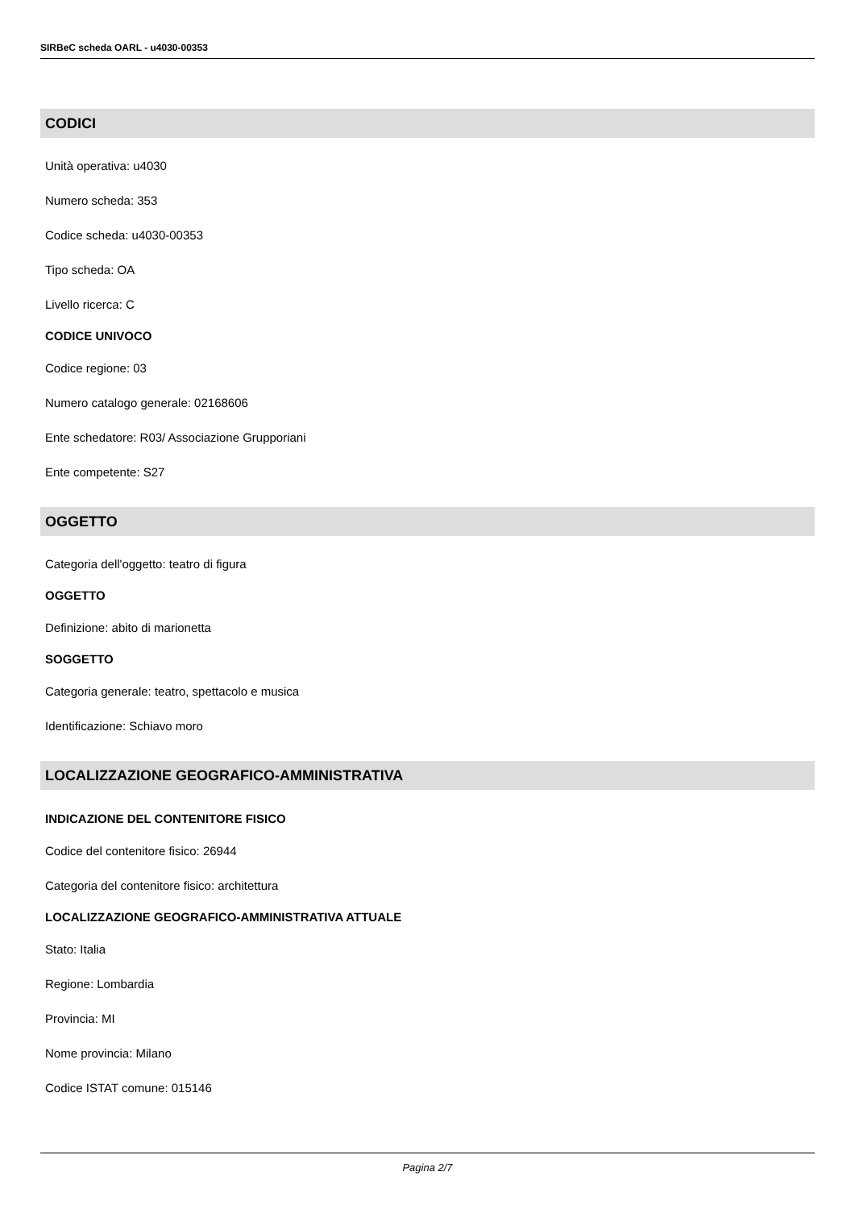SIRBeC scheda OARL - u4030-00353
CODICI
Unità operativa: u4030
Numero scheda: 353
Codice scheda: u4030-00353
Tipo scheda: OA
Livello ricerca: C
CODICE UNIVOCO
Codice regione: 03
Numero catalogo generale: 02168606
Ente schedatore: R03/ Associazione Grupporiani
Ente competente: S27
OGGETTO
Categoria dell'oggetto: teatro di figura
OGGETTO
Definizione: abito di marionetta
SOGGETTO
Categoria generale: teatro, spettacolo e musica
Identificazione: Schiavo moro
LOCALIZZAZIONE GEOGRAFICO-AMMINISTRATIVA
INDICAZIONE DEL CONTENITORE FISICO
Codice del contenitore fisico: 26944
Categoria del contenitore fisico: architettura
LOCALIZZAZIONE GEOGRAFICO-AMMINISTRATIVA ATTUALE
Stato: Italia
Regione: Lombardia
Provincia: MI
Nome provincia: Milano
Codice ISTAT comune: 015146
Pagina 2/7